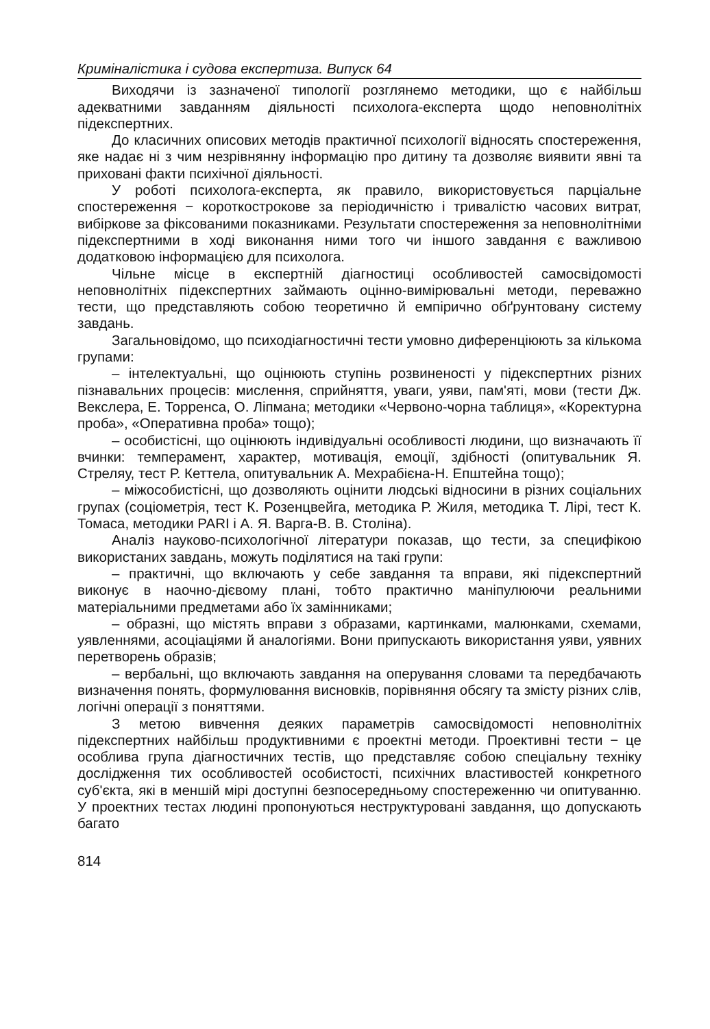Криміналістика і судова експертиза. Випуск 64
Виходячи із зазначеної типології розглянемо методики, що є найбільш адекватними завданням діяльності психолога-експерта щодо неповнолітніх підекспертних.
До класичних описових методів практичної психології відносять спостереження, яке надає ні з чим незрівнянну інформацію про дитину та дозволяє виявити явні та приховані факти психічної діяльності.
У роботі психолога-експерта, як правило, використовується парціальне спостереження − короткострокове за періодичністю і тривалістю часових витрат, вибіркове за фіксованими показниками. Результати спостереження за неповнолітніми підекспертними в ході виконання ними того чи іншого завдання є важливою додатковою інформацією для психолога.
Чільне місце в експертній діагностиці особливостей самосвідомості неповнолітніх підекспертних займають оцінно-вимірювальні методи, переважно тести, що представляють собою теоретично й емпірично обґрунтовану систему завдань.
Загальновідомо, що психодіагностичні тести умовно диференціюють за кількома групами:
– інтелектуальні, що оцінюють ступінь розвиненості у підекспертних різних пізнавальних процесів: мислення, сприйняття, уваги, уяви, пам'яті, мови (тести Дж. Векслера, Е. Торренса, О. Ліпмана; методики «Червоно-чорна таблиця», «Коректурна проба», «Оперативна проба» тощо);
– особистісні, що оцінюють індивідуальні особливості людини, що визначають її вчинки: темперамент, характер, мотивація, емоції, здібності (опитувальник Я. Стреляу, тест Р. Кеттела, опитувальник А. Мехрабієна-Н. Епштейна тощо);
– міжособистісні, що дозволяють оцінити людські відносини в різних соціальних групах (соціометрія, тест К. Розенцвейга, методика Р. Жиля, методика Т. Лірі, тест К. Томаса, методики PARI і А. Я. Варга-В. В. Століна).
Аналіз науково-психологічної літератури показав, що тести, за специфікою використаних завдань, можуть поділятися на такі групи:
– практичні, що включають у себе завдання та вправи, які підекспертний виконує в наочно-дієвому плані, тобто практично маніпулюючи реальними матеріальними предметами або їх замінниками;
– образні, що містять вправи з образами, картинками, малюнками, схемами, уявленнями, асоціаціями й аналогіями. Вони припускають використання уяви, уявних перетворень образів;
– вербальні, що включають завдання на оперування словами та передбачають визначення понять, формулювання висновків, порівняння обсягу та змісту різних слів, логічні операції з поняттями.
З метою вивчення деяких параметрів самосвідомості неповнолітніх підекспертних найбільш продуктивними є проектні методи. Проективні тести − це особлива група діагностичних тестів, що представляє собою спеціальну техніку дослідження тих особливостей особистості, психічних властивостей конкретного суб'єкта, які в меншій мірі доступні безпосередньому спостереженню чи опитуванню. У проектних тестах людині пропонуються неструктуровані завдання, що допускають багато
814